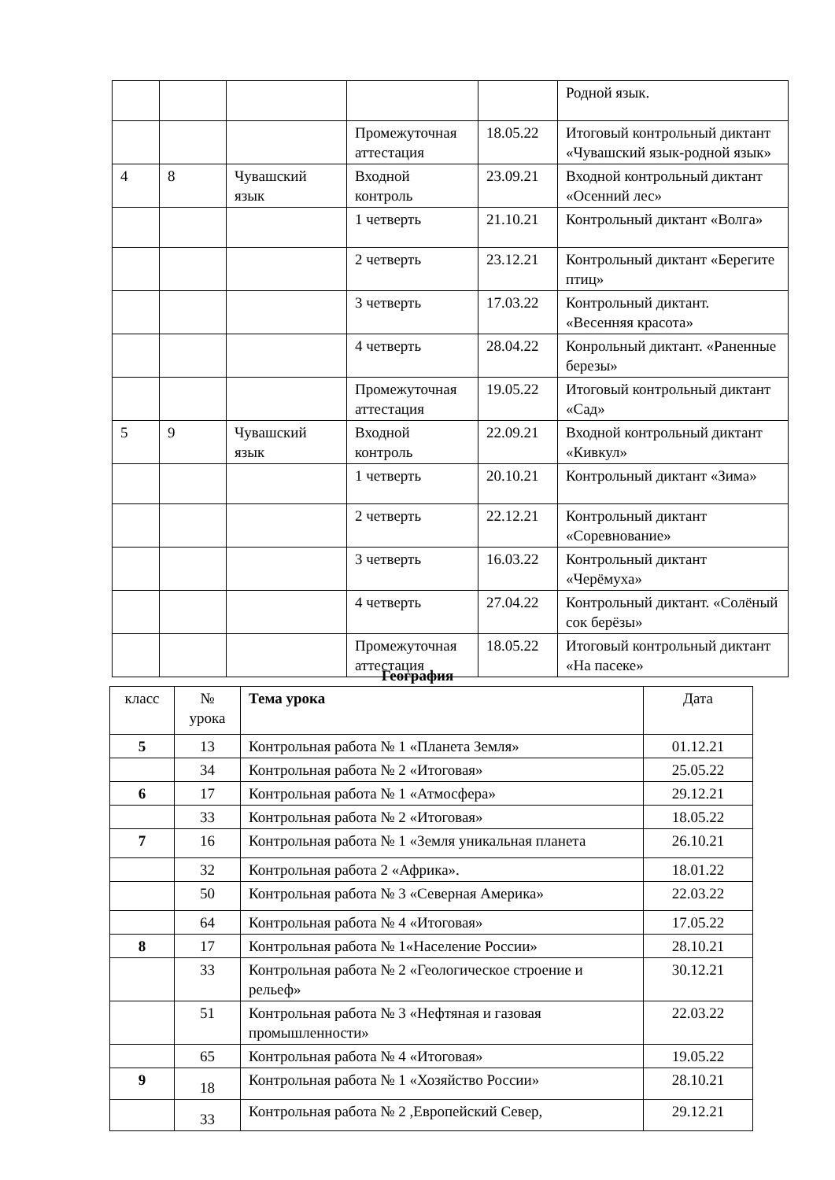| | | | | | Родной язык. |
| | | | Промежуточная аттестация | 18.05.22 | Итоговый контрольный диктант «Чувашский язык-родной язык» |
| 4 | 8 | Чувашский язык | Входной контроль | 23.09.21 | Входной контрольный диктант «Осенний лес» |
| | | | 1 четверть | 21.10.21 | Контрольный диктант «Волга» |
| | | | 2 четверть | 23.12.21 | Контрольный диктант «Берегите птиц» |
| | | | 3 четверть | 17.03.22 | Контрольный диктант. «Весенняя красота» |
| | | | 4 четверть | 28.04.22 | Конрольный диктант. «Раненные березы» |
| | | | Промежуточная аттестация | 19.05.22 | Итоговый контрольный диктант «Сад» |
| 5 | 9 | Чувашский язык | Входной контроль | 22.09.21 | Входной контрольный диктант «Кивкул» |
| | | | 1 четверть | 20.10.21 | Контрольный диктант «Зима» |
| | | | 2 четверть | 22.12.21 | Контрольный диктант «Соревнование» |
| | | | 3 четверть | 16.03.22 | Контрольный диктант «Черёмуха» |
| | | | 4 четверть | 27.04.22 | Контрольный диктант. «Солёный сок берёзы» |
| | | | Промежуточная аттестация | 18.05.22 | Итоговый контрольный диктант «На пасеке» |
География
| класс | № урока | Тема урока | Дата |
| --- | --- | --- | --- |
| 5 | 13 | Контрольная работа № 1 «Планета Земля» | 01.12.21 |
| | 34 | Контрольная работа № 2 «Итоговая» | 25.05.22 |
| 6 | 17 | Контрольная работа № 1 «Атмосфера» | 29.12.21 |
| | 33 | Контрольная работа № 2 «Итоговая» | 18.05.22 |
| 7 | 16 | Контрольная работа № 1 «Земля уникальная планета | 26.10.21 |
| | 32 | Контрольная работа 2 «Африка». | 18.01.22 |
| | 50 | Контрольная работа № 3 «Северная Америка» | 22.03.22 |
| | 64 | Контрольная работа № 4 «Итоговая» | 17.05.22 |
| 8 | 17 | Контрольная работа № 1«Население России» | 28.10.21 |
| | 33 | Контрольная работа № 2 «Геологическое строение и рельеф» | 30.12.21 |
| | 51 | Контрольная работа № 3 «Нефтяная и газовая промышленности» | 22.03.22 |
| | 65 | Контрольная работа № 4 «Итоговая» | 19.05.22 |
| 9 | 18 | Контрольная работа № 1 «Хозяйство России» | 28.10.21 |
| | 33 | Контрольная работа № 2 ,Европейский Север, | 29.12.21 |